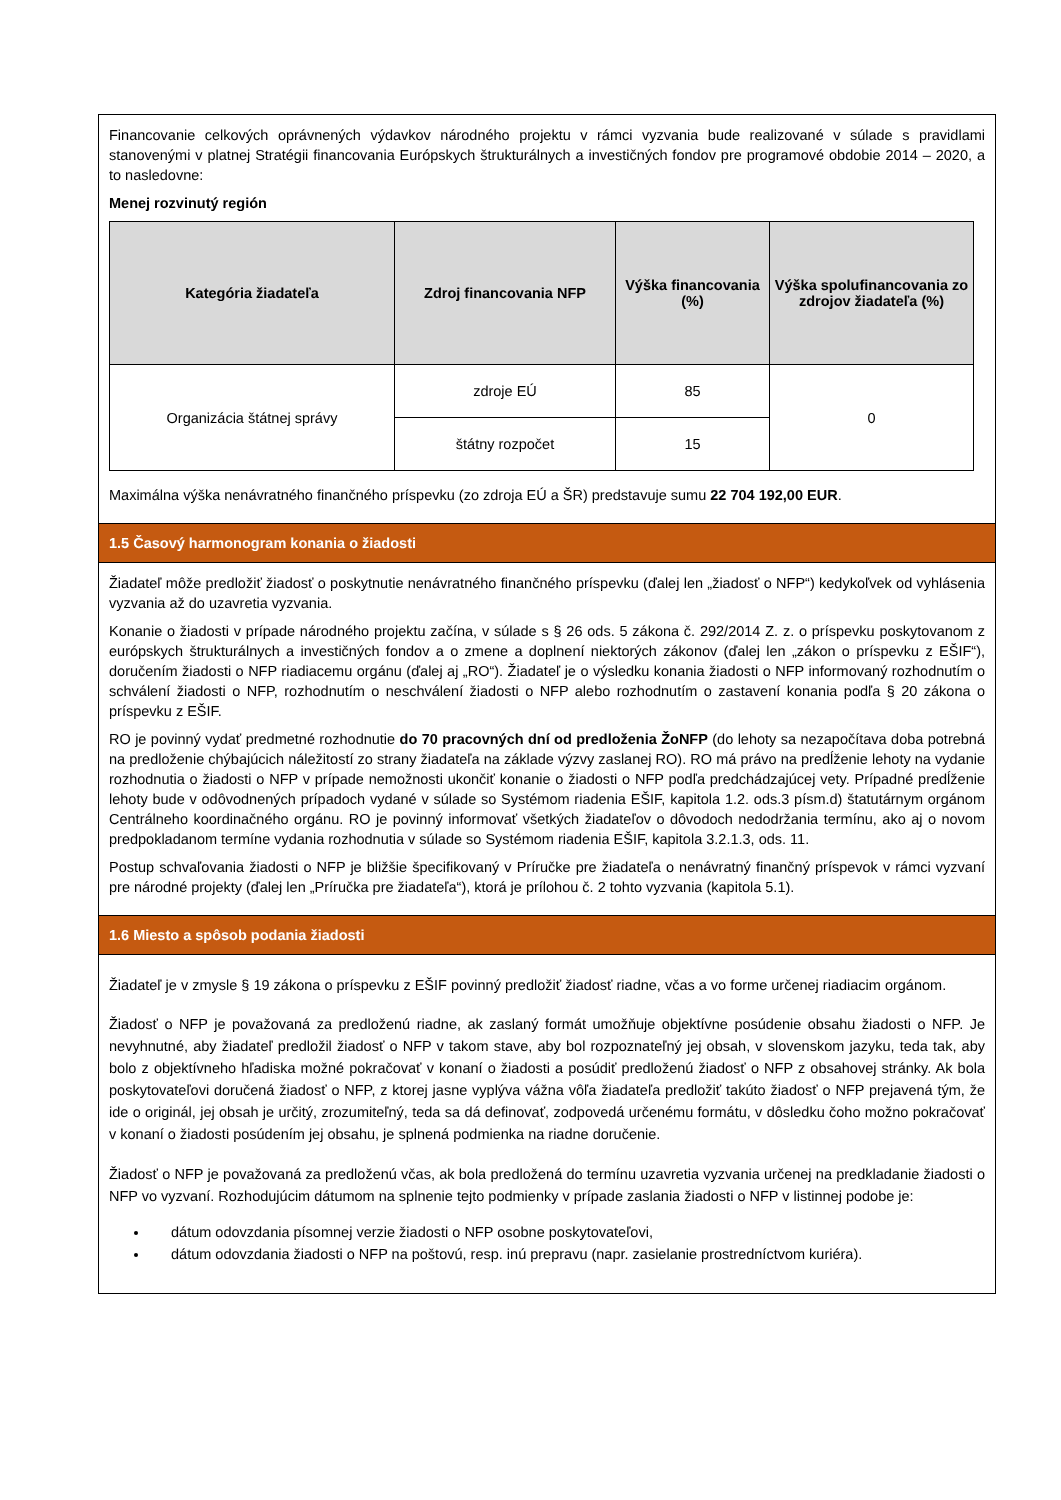Financovanie celkových oprávnených výdavkov národného projektu v rámci vyzvania bude realizované v súlade s pravidlami stanovenými v platnej Stratégii financovania Európskych štrukturálnych a investičných fondov pre programové obdobie 2014 – 2020, a to nasledovne:
Menej rozvinutý región
| Kategória žiadateľa | Zdroj financovania NFP | Výška financovania (%) | Výška spolufinancovania zo zdrojov žiadateľa (%) |
| --- | --- | --- | --- |
| Organizácia štátnej správy | zdroje EÚ | 85 | 0 |
| | štátny rozpočet | 15 | |
Maximálna výška nenávratného finančného príspevku (zo zdroja EÚ a ŠR) predstavuje sumu 22 704 192,00 EUR.
1.5 Časový harmonogram konania o žiadosti
Žiadateľ môže predložiť žiadosť o poskytnutie nenávratného finančného príspevku (ďalej len „žiadosť o NFP“) kedykoľvek od vyhlásenia vyzvania až do uzavretia vyzvania.
Konanie o žiadosti v prípade národného projektu začína, v súlade s § 26 ods. 5 zákona č. 292/2014 Z. z. o príspevku poskytovanom z európskych štrukturálnych a investičných fondov a o zmene a doplnení niektorých zákonov (ďalej len „zákon o príspevku z EŠIF“), doručením žiadosti o NFP riadiacemu orgánu (ďalej aj „RO“). Žiadateľ je o výsledku konania žiadosti o NFP informovaný rozhodnutím o schválení žiadosti o NFP, rozhodnutím o neschválení žiadosti o NFP alebo rozhodnutím o zastavení konania podľa § 20 zákona o príspevku z EŠIF.
RO je povinný vydať predmetné rozhodnutie do 70 pracovných dní od predloženia ŽoNFP (do lehoty sa nezapočítava doba potrebná na predloženie chýbajúcich náležitostí zo strany žiadateľa na základe výzvy zaslanej RO). RO má právo na predĺženie lehoty na vydanie rozhodnutia o žiadosti o NFP v prípade nemožnosti ukončiť konanie o žiadosti o NFP podľa predchádzajúcej vety. Prípadné predĺženie lehoty bude v odôvodnených prípadoch vydané v súlade so Systémom riadenia EŠIF, kapitola 1.2. ods.3 písm.d) štatutárnym orgánom Centrálneho koordinačného orgánu. RO je povinný informovať všetkých žiadateľov o dôvodoch nedodržania termínu, ako aj o novom predpokladanom termíne vydania rozhodnutia v súlade so Systémom riadenia EŠIF, kapitola 3.2.1.3, ods. 11.
Postup schvaľovania žiadosti o NFP je bližšie špecifikovaný v Príručke pre žiadateľa o nenávratný finančný príspevok v rámci vyzvaní pre národné projekty (ďalej len „Príručka pre žiadateľa“), ktorá je prílohou č. 2 tohto vyzvania (kapitola 5.1).
1.6 Miesto a spôsob podania žiadosti
Žiadateľ je v zmysle § 19 zákona o príspevku z EŠIF povinný predložiť žiadosť riadne, včas a vo forme určenej riadiacim orgánom.
Žiadosť o NFP je považovaná za predloženú riadne, ak zaslaný formát umožňuje objektívne posúdenie obsahu žiadosti o NFP. Je nevyhnutné, aby žiadateľ predložil žiadosť o NFP v takom stave, aby bol rozpoznateľný jej obsah, v slovenskom jazyku, teda tak, aby bolo z objektívneho hľadiska možné pokračovať v konaní o žiadosti a posúdiť predloženú žiadosť o NFP z obsahovej stránky. Ak bola poskytovateľovi doručená žiadosť o NFP, z ktorej jasne vyplýva vážna vôľa žiadateľa predložiť takúto žiadosť o NFP prejavená tým, že ide o originál, jej obsah je určitý, zrozumiteľný, teda sa dá definovať, zodpovedá určenému formátu, v dôsledku čoho možno pokračovať v konaní o žiadosti posúdením jej obsahu, je splnená podmienka na riadne doručenie.
Žiadosť o NFP je považovaná za predloženú včas, ak bola predložená do termínu uzavretia vyzvania určenej na predkladanie žiadosti o NFP vo vyzvaní. Rozhodujúcim dátumom na splnenie tejto podmienky v prípade zaslania žiadosti o NFP v listinnej podobe je:
dátum odovzdania písomnej verzie žiadosti o NFP osobne poskytovateľovi,
dátum odovzdania žiadosti o NFP na poštovú, resp. inú prepravu (napr. zasielanie prostredníctvom kuriéra).